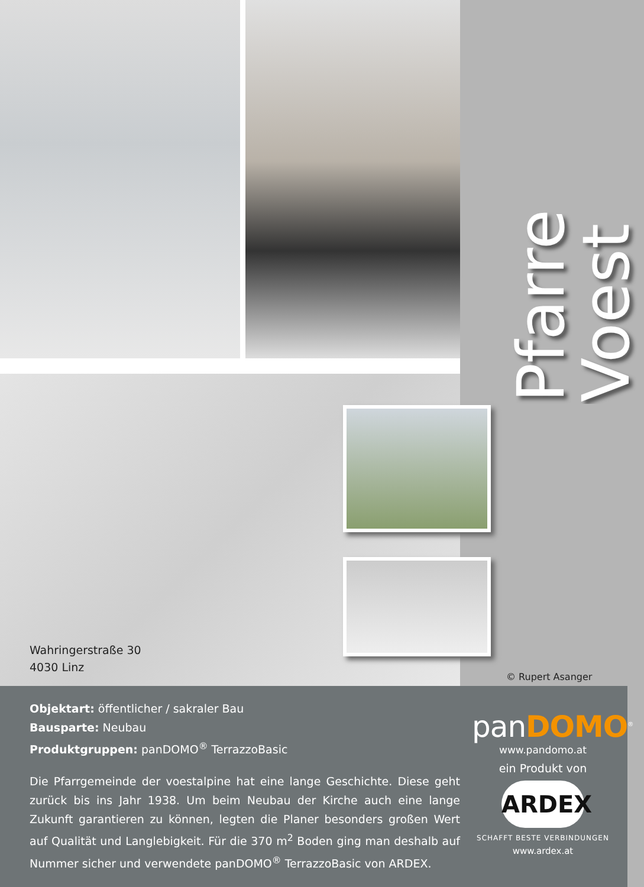Wahringerstraße 30
4030 Linz
Pfarre Voest
© Rupert Asanger
Objektart: öffentlicher / sakraler Bau
Bausparte: Neubau
Produktgruppen: panDOMO<sup>®</sup> TerrazzoBasic
Die Pfarrgemeinde der voestalpine hat eine lange Geschichte. Diese geht zurück bis ins Jahr 1938. Um beim Neubau der Kirche auch eine lange Zukunft garantieren zu können, legten die Planer besonders großen Wert auf Qualität und Langlebigkeit. Für die 370 m<sup>2</sup> Boden ging man deshalb auf Nummer sicher und verwendete panDOMO<sup>®</sup> TerrazzoBasic von ARDEX.
panDOMO<sup>®</sup>
www.pandomo.at
ein Produkt von
ARDEX
SCHAFFT BESTE VERBINDUNGEN
www.ardex.at